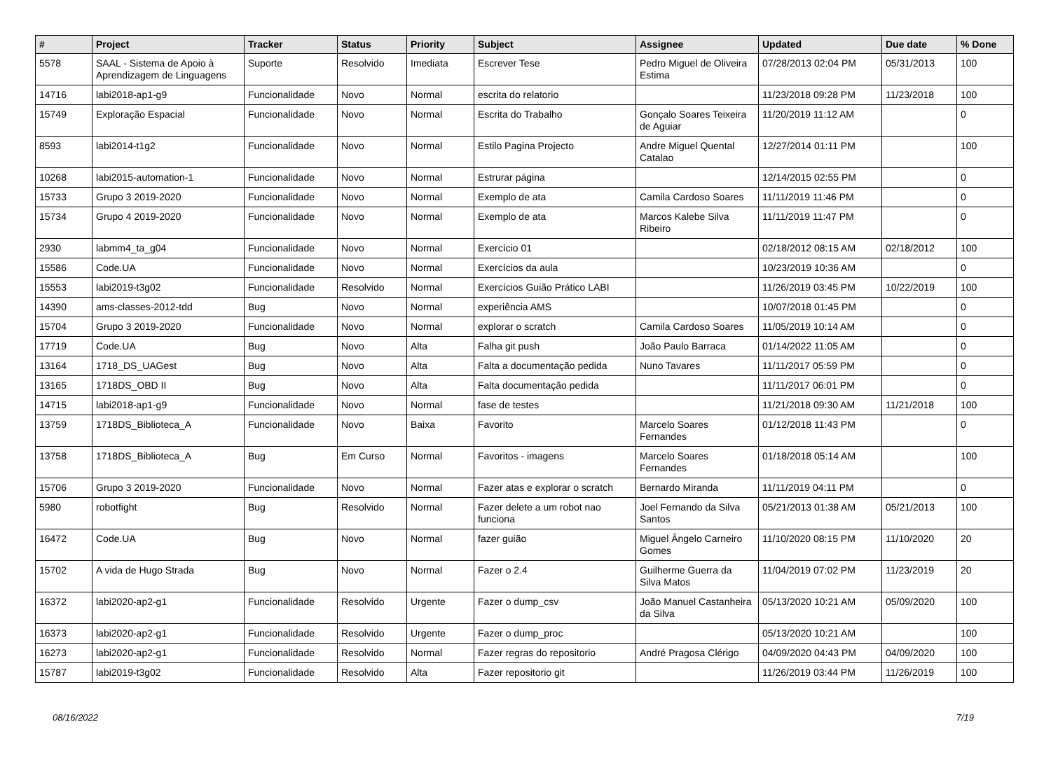| # | Project | Tracker | Status | Priority | Subject | Assignee | Updated | Due date | % Done |
| --- | --- | --- | --- | --- | --- | --- | --- | --- | --- |
| 5578 | SAAL - Sistema de Apoio à Aprendizagem de Linguagens | Suporte | Resolvido | Imediata | Escrever Tese | Pedro Miguel de Oliveira Estima | 07/28/2013 02:04 PM | 05/31/2013 | 100 |
| 14716 | labi2018-ap1-g9 | Funcionalidade | Novo | Normal | escrita do relatorio | | 11/23/2018 09:28 PM | 11/23/2018 | 100 |
| 15749 | Exploração Espacial | Funcionalidade | Novo | Normal | Escrita do Trabalho | Gonçalo Soares Teixeira de Aguiar | 11/20/2019 11:12 AM | | 0 |
| 8593 | labi2014-t1g2 | Funcionalidade | Novo | Normal | Estilo Pagina Projecto | Andre Miguel Quental Catalao | 12/27/2014 01:11 PM | | 100 |
| 10268 | labi2015-automation-1 | Funcionalidade | Novo | Normal | Estrurar página | | 12/14/2015 02:55 PM | | 0 |
| 15733 | Grupo 3 2019-2020 | Funcionalidade | Novo | Normal | Exemplo de ata | Camila Cardoso Soares | 11/11/2019 11:46 PM | | 0 |
| 15734 | Grupo 4 2019-2020 | Funcionalidade | Novo | Normal | Exemplo de ata | Marcos Kalebe Silva Ribeiro | 11/11/2019 11:47 PM | | 0 |
| 2930 | labmm4_ta_g04 | Funcionalidade | Novo | Normal | Exercício 01 | | 02/18/2012 08:15 AM | 02/18/2012 | 100 |
| 15586 | Code.UA | Funcionalidade | Novo | Normal | Exercícios da aula | | 10/23/2019 10:36 AM | | 0 |
| 15553 | labi2019-t3g02 | Funcionalidade | Resolvido | Normal | Exercícios Guião Prático LABI | | 11/26/2019 03:45 PM | 10/22/2019 | 100 |
| 14390 | ams-classes-2012-tdd | Bug | Novo | Normal | experiência AMS | | 10/07/2018 01:45 PM | | 0 |
| 15704 | Grupo 3 2019-2020 | Funcionalidade | Novo | Normal | explorar o scratch | Camila Cardoso Soares | 11/05/2019 10:14 AM | | 0 |
| 17719 | Code.UA | Bug | Novo | Alta | Falha git push | João Paulo Barraca | 01/14/2022 11:05 AM | | 0 |
| 13164 | 1718_DS_UAGest | Bug | Novo | Alta | Falta a documentação pedida | Nuno Tavares | 11/11/2017 05:59 PM | | 0 |
| 13165 | 1718DS_OBD II | Bug | Novo | Alta | Falta documentação pedida | | 11/11/2017 06:01 PM | | 0 |
| 14715 | labi2018-ap1-g9 | Funcionalidade | Novo | Normal | fase de testes | | 11/21/2018 09:30 AM | 11/21/2018 | 100 |
| 13759 | 1718DS_Biblioteca_A | Funcionalidade | Novo | Baixa | Favorito | Marcelo Soares Fernandes | 01/12/2018 11:43 PM | | 0 |
| 13758 | 1718DS_Biblioteca_A | Bug | Em Curso | Normal | Favoritos - imagens | Marcelo Soares Fernandes | 01/18/2018 05:14 AM | | 100 |
| 15706 | Grupo 3 2019-2020 | Funcionalidade | Novo | Normal | Fazer atas e explorar o scratch | Bernardo Miranda | 11/11/2019 04:11 PM | | 0 |
| 5980 | robotfight | Bug | Resolvido | Normal | Fazer delete a um robot nao funciona | Joel Fernando da Silva Santos | 05/21/2013 01:38 AM | 05/21/2013 | 100 |
| 16472 | Code.UA | Bug | Novo | Normal | fazer guião | Miguel Ângelo Carneiro Gomes | 11/10/2020 08:15 PM | 11/10/2020 | 20 |
| 15702 | A vida de Hugo Strada | Bug | Novo | Normal | Fazer o 2.4 | Guilherme Guerra da Silva Matos | 11/04/2019 07:02 PM | 11/23/2019 | 20 |
| 16372 | labi2020-ap2-g1 | Funcionalidade | Resolvido | Urgente | Fazer o dump_csv | João Manuel Castanheira da Silva | 05/13/2020 10:21 AM | 05/09/2020 | 100 |
| 16373 | labi2020-ap2-g1 | Funcionalidade | Resolvido | Urgente | Fazer o dump_proc | | 05/13/2020 10:21 AM | | 100 |
| 16273 | labi2020-ap2-g1 | Funcionalidade | Resolvido | Normal | Fazer regras do repositorio | André Pragosa Clérigo | 04/09/2020 04:43 PM | 04/09/2020 | 100 |
| 15787 | labi2019-t3g02 | Funcionalidade | Resolvido | Alta | Fazer repositorio git | | 11/26/2019 03:44 PM | 11/26/2019 | 100 |
08/16/2022 7/19